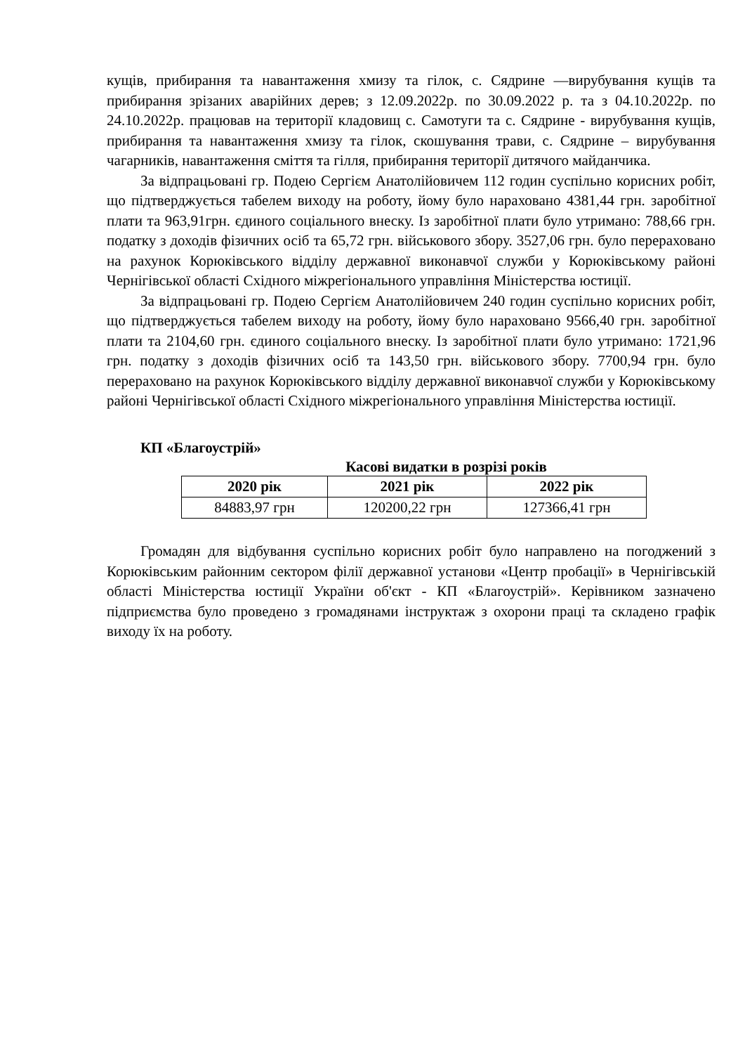кущів, прибирання та навантаження хмизу та гілок, с. Сядрине —вирубування кущів та прибирання зрізаних аварійних дерев; з 12.09.2022р. по 30.09.2022 р. та з 04.10.2022р. по 24.10.2022р. працював на території кладовищ с. Самотуги та с. Сядрине - вирубування кущів, прибирання та навантаження хмизу та гілок, скошування трави, с. Сядрине – вирубування чагарників, навантаження сміття та гілля, прибирання території дитячого майданчика.
За відпрацьовані гр. Подею Сергієм Анатолійовичем 112 годин суспільно корисних робіт, що підтверджується табелем виходу на роботу, йому було нараховано 4381,44 грн. заробітної плати та 963,91грн. єдиного соціального внеску. Із заробітної плати було утримано: 788,66 грн. податку з доходів фізичних осіб та 65,72 грн. військового збору. 3527,06 грн. було перераховано на рахунок Корюківського відділу державної виконавчої служби у Корюківському районі Чернігівської області Східного міжрегіонального управління Міністерства юстиції.
За відпрацьовані гр. Подею Сергієм Анатолійовичем 240 годин суспільно корисних робіт, що підтверджується табелем виходу на роботу, йому було нараховано 9566,40 грн. заробітної плати та 2104,60 грн. єдиного соціального внеску. Із заробітної плати було утримано: 1721,96 грн. податку з доходів фізичних осіб та 143,50 грн. військового збору. 7700,94 грн. було перераховано на рахунок Корюківського відділу державної виконавчої служби у Корюківському районі Чернігівської області Східного міжрегіонального управління Міністерства юстиції.
КП «Благоустрій»
Касові видатки в розрізі років
| 2020 рік | 2021 рік | 2022 рік |
| --- | --- | --- |
| 84883,97 грн | 120200,22 грн | 127366,41 грн |
Громадян для відбування суспільно корисних робіт було направлено на погоджений з Корюківським районним сектором філії державної установи «Центр пробації» в Чернігівській області Міністерства юстиції України об'єкт - КП «Благоустрій». Керівником зазначено підприємства було проведено з громадянами інструктаж з охорони праці та складено графік виходу їх на роботу.